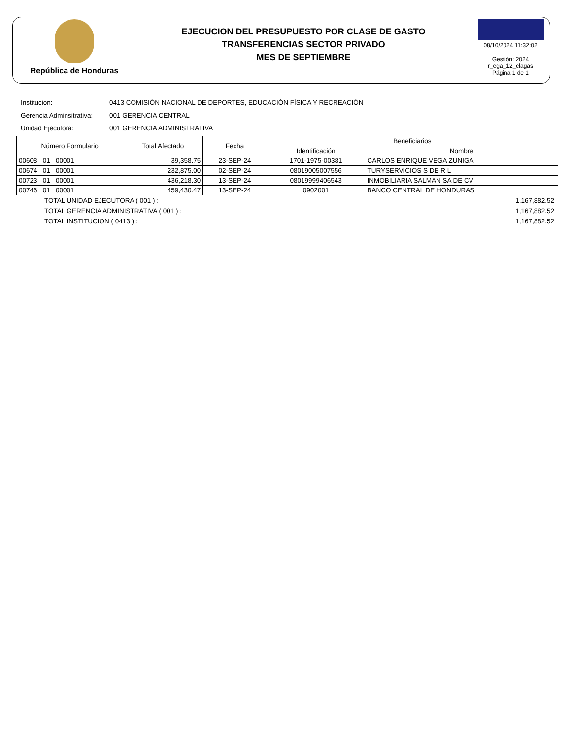República de Honduras
EJECUCION DEL PRESUPUESTO POR CLASE DE GASTO
TRANSFERENCIAS SECTOR PRIVADO
MES DE SEPTIEMBRE
08/10/2024 11:32:02
Gestión: 2024
r_ega_12_clagas
Página 1 de 1
Institucion: 0413 COMISIÓN NACIONAL DE DEPORTES, EDUCACIÓN FÍSICA Y RECREACIÓN
Gerencia Adminsitrativa: 001 GERENCIA CENTRAL
Unidad Ejecutora: 001 GERENCIA ADMINISTRATIVA
| Número Formulario | Total Afectado | Fecha | Beneficiarios | |
| --- | --- | --- | --- | --- |
| | | | Identificación | Nombre |
| 00608 01 00001 | 39,358.75 | 23-SEP-24 | 1701-1975-00381 | CARLOS ENRIQUE VEGA ZUNIGA |
| 00674 01 00001 | 232,875.00 | 02-SEP-24 | 08019005007556 | TURYSERVICIOS S DE R L |
| 00723 01 00001 | 436,218.30 | 13-SEP-24 | 08019999406543 | INMOBILIARIA SALMAN SA DE CV |
| 00746 01 00001 | 459,430.47 | 13-SEP-24 | 0902001 | BANCO CENTRAL DE HONDURAS |
TOTAL UNIDAD EJECUTORA ( 001 ) : 1,167,882.52
TOTAL GERENCIA ADMINISTRATIVA ( 001 ) : 1,167,882.52
TOTAL INSTITUCION ( 0413 ) : 1,167,882.52